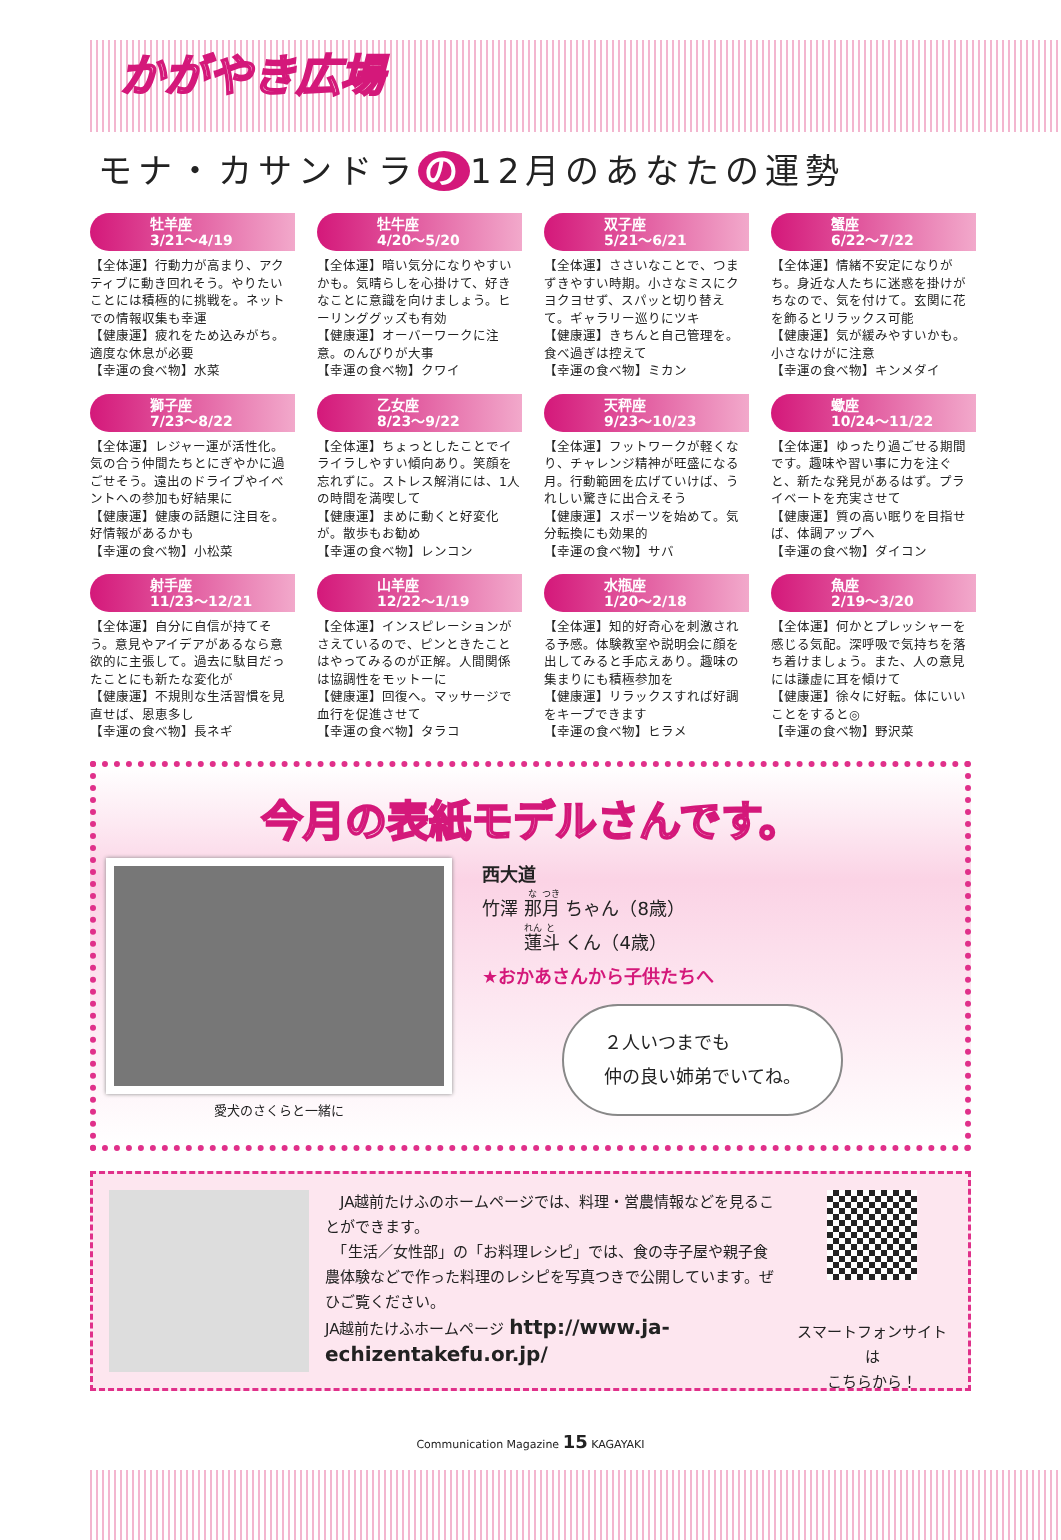かがやき広場
モナ・カサンドラ の 12月のあなたの運勢
牡羊座
3/21〜4/19
【全体運】行動力が高まり、アクティブに動き回れそう。やりたいことには積極的に挑戦を。ネットでの情報収集も幸運
【健康運】疲れをため込みがち。適度な休息が必要
【幸運の食べ物】水菜
牡牛座
4/20〜5/20
【全体運】暗い気分になりやすいかも。気晴らしを心掛けて、好きなことに意識を向けましょう。ヒーリンググッズも有効
【健康運】オーバーワークに注意。のんびりが大事
【幸運の食べ物】クワイ
双子座
5/21〜6/21
【全体運】ささいなことで、つまずきやすい時期。小さなミスにクヨクヨせず、スパッと切り替えて。ギャラリー巡りにツキ
【健康運】きちんと自己管理を。食べ過ぎは控えて
【幸運の食べ物】ミカン
蟹座
6/22〜7/22
【全体運】情緒不安定になりがち。身近な人たちに迷惑を掛けがちなので、気を付けて。玄関に花を飾るとリラックス可能
【健康運】気が緩みやすいかも。小さなけがに注意
【幸運の食べ物】キンメダイ
獅子座
7/23〜8/22
【全体運】レジャー運が活性化。気の合う仲間たちとにぎやかに過ごせそう。遠出のドライブやイベントへの参加も好結果に
【健康運】健康の話題に注目を。好情報があるかも
【幸運の食べ物】小松菜
乙女座
8/23〜9/22
【全体運】ちょっとしたことでイライラしやすい傾向あり。笑顔を忘れずに。ストレス解消には、1人の時間を満喫して
【健康運】まめに動くと好変化が。散歩もお勧め
【幸運の食べ物】レンコン
天秤座
9/23〜10/23
【全体運】フットワークが軽くなり、チャレンジ精神が旺盛になる月。行動範囲を広げていけば、うれしい驚きに出合えそう
【健康運】スポーツを始めて。気分転換にも効果的
【幸運の食べ物】サバ
蠍座
10/24〜11/22
【全体運】ゆったり過ごせる期間です。趣味や習い事に力を注ぐと、新たな発見があるはず。プライベートを充実させて
【健康運】質の高い眠りを目指せば、体調アップへ
【幸運の食べ物】ダイコン
射手座
11/23〜12/21
【全体運】自分に自信が持てそう。意見やアイデアがあるなら意欲的に主張して。過去に駄目だったことにも新たな変化が
【健康運】不規則な生活習慣を見直せば、恩恵多し
【幸運の食べ物】長ネギ
山羊座
12/22〜1/19
【全体運】インスピレーションがさえているので、ピンときたことはやってみるのが正解。人間関係は協調性をモットーに
【健康運】回復へ。マッサージで血行を促進させて
【幸運の食べ物】タラコ
水瓶座
1/20〜2/18
【全体運】知的好奇心を刺激される予感。体験教室や説明会に顔を出してみると手応えあり。趣味の集まりにも積極参加を
【健康運】リラックスすれば好調をキープできます
【幸運の食べ物】ヒラメ
魚座
2/19〜3/20
【全体運】何かとプレッシャーを感じる気配。深呼吸で気持ちを落ち着けましょう。また、人の意見には謙虚に耳を傾けて
【健康運】徐々に好転。体にいいことをすると◎
【幸運の食べ物】野沢菜
今月の表紙モデルさんです。
愛犬のさくらと一緒に
西大道
竹澤 那月 ちゃん（8歳）
　　 蓮斗 くん（4歳）
★おかあさんから子供たちへ
２人いつまでも
仲の良い姉弟でいてね。
　JA越前たけふのホームページでは、料理・営農情報などを見ることができます。
　「生活／女性部」の「お料理レシピ」では、食の寺子屋や親子食農体験などで作った料理のレシピを写真つきで公開しています。ぜひご覧ください。
JA越前たけふホームページ http://www.ja-echizentakefu.or.jp/
スマートフォンサイトは
こちらから！
Communication Magazine 15 KAGAYAKI